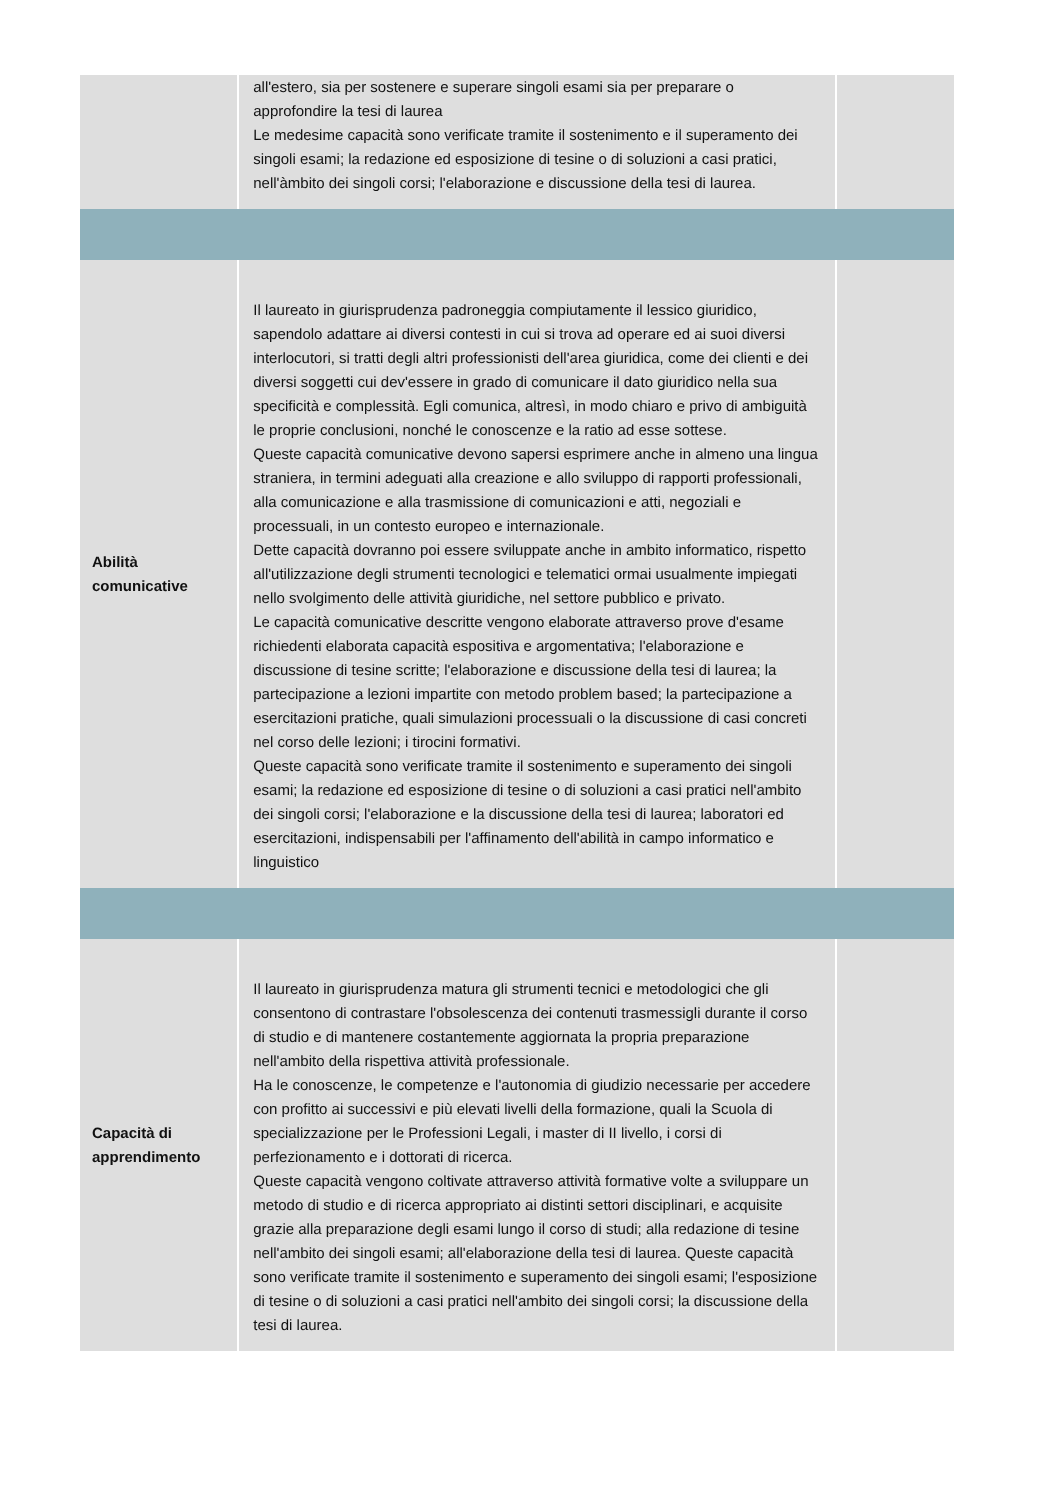| | all'estero, sia per sostenere e superare singoli esami sia per preparare o approfondire la tesi di laurea Le medesime capacità sono verificate tramite il sostenimento e il superamento dei singoli esami; la redazione ed esposizione di tesine o di soluzioni a casi pratici, nell'àmbito dei singoli corsi; l'elaborazione e discussione della tesi di laurea. | |
| Abilità comunicative | Il laureato in giurisprudenza padroneggia compiutamente il lessico giuridico, sapendolo adattare ai diversi contesti in cui si trova ad operare ed ai suoi diversi interlocutori, si tratti degli altri professionisti dell'area giuridica, come dei clienti e dei diversi soggetti cui dev'essere in grado di comunicare il dato giuridico nella sua specificità e complessità. Egli comunica, altresì, in modo chiaro e privo di ambiguità le proprie conclusioni, nonché le conoscenze e la ratio ad esse sottese. Queste capacità comunicative devono sapersi esprimere anche in almeno una lingua straniera, in termini adeguati alla creazione e allo sviluppo di rapporti professionali, alla comunicazione e alla trasmissione di comunicazioni e atti, negoziali e processuali, in un contesto europeo e internazionale. Dette capacità dovranno poi essere sviluppate anche in ambito informatico, rispetto all'utilizzazione degli strumenti tecnologici e telematici ormai usualmente impiegati nello svolgimento delle attività giuridiche, nel settore pubblico e privato. Le capacità comunicative descritte vengono elaborate attraverso prove d'esame richiedenti elaborata capacità espositiva e argomentativa; l'elaborazione e discussione di tesine scritte; l'elaborazione e discussione della tesi di laurea; la partecipazione a lezioni impartite con metodo problem based; la partecipazione a esercitazioni pratiche, quali simulazioni processuali o la discussione di casi concreti nel corso delle lezioni; i tirocini formativi. Queste capacità sono verificate tramite il sostenimento e superamento dei singoli esami; la redazione ed esposizione di tesine o di soluzioni a casi pratici nell'ambito dei singoli corsi; l'elaborazione e la discussione della tesi di laurea; laboratori ed esercitazioni, indispensabili per l'affinamento dell'abilità in campo informatico e linguistico | |
| Capacità di apprendimento | Il laureato in giurisprudenza matura gli strumenti tecnici e metodologici che gli consentono di contrastare l'obsolescenza dei contenuti trasmessigli durante il corso di studio e di mantenere costantemente aggiornata la propria preparazione nell'ambito della rispettiva attività professionale. Ha le conoscenze, le competenze e l'autonomia di giudizio necessarie per accedere con profitto ai successivi e più elevati livelli della formazione, quali la Scuola di specializzazione per le Professioni Legali, i master di II livello, i corsi di perfezionamento e i dottorati di ricerca. Queste capacità vengono coltivate attraverso attività formative volte a sviluppare un metodo di studio e di ricerca appropriato ai distinti settori disciplinari, e acquisite grazie alla preparazione degli esami lungo il corso di studi; alla redazione di tesine nell'ambito dei singoli esami; all'elaborazione della tesi di laurea. Queste capacità sono verificate tramite il sostenimento e superamento dei singoli esami; l'esposizione di tesine o di soluzioni a casi pratici nell'ambito dei singoli corsi; la discussione della tesi di laurea. | |